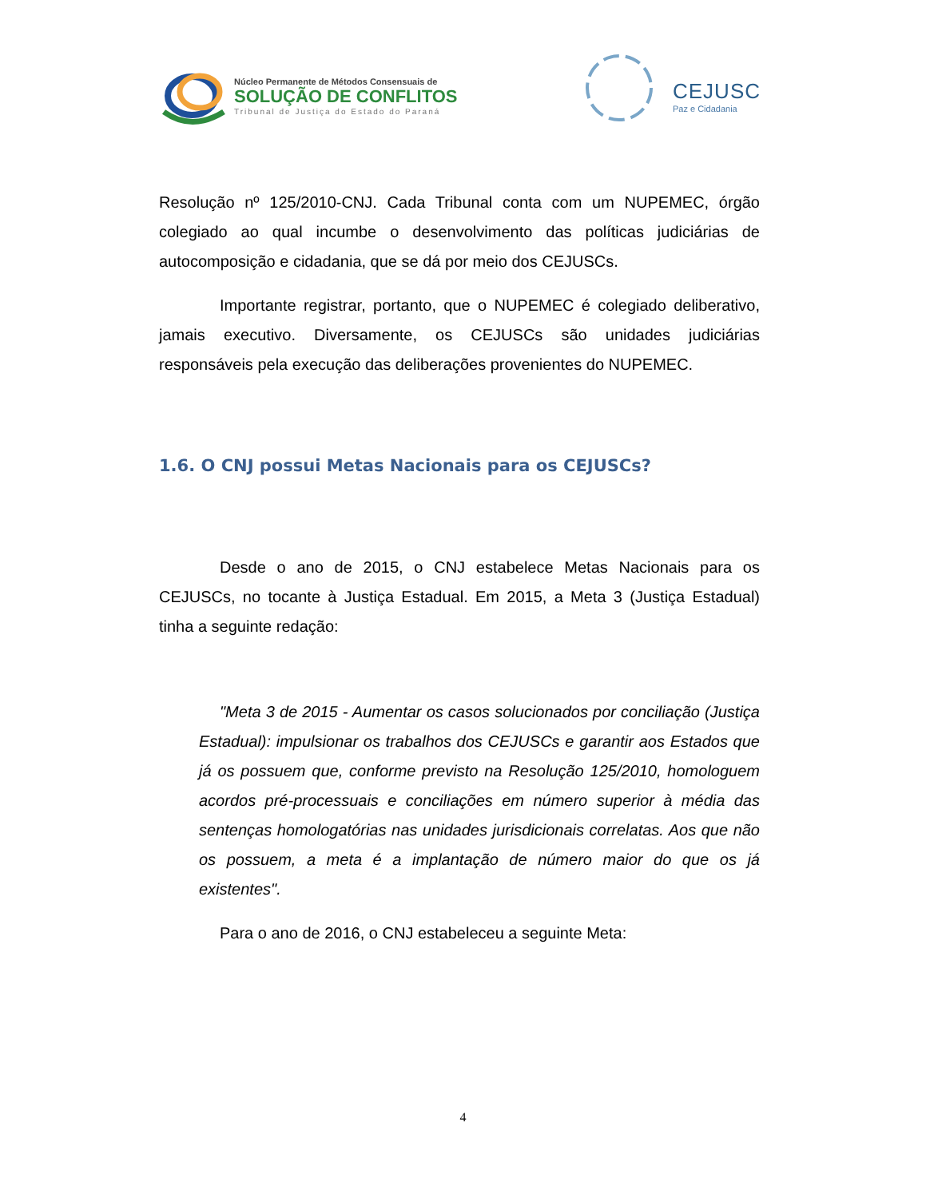Núcleo Permanente de Métodos Consensuais de
SOLUÇÃO DE CONFLITOS
Tribunal de Justiça do Estado do Paraná
CEJUSC
Paz e Cidadania
Resolução nº 125/2010-CNJ. Cada Tribunal conta com um NUPEMEC, órgão colegiado ao qual incumbe o desenvolvimento das políticas judiciárias de autocomposição e cidadania, que se dá por meio dos CEJUSCs.
Importante registrar, portanto, que o NUPEMEC é colegiado deliberativo, jamais executivo. Diversamente, os CEJUSCs são unidades judiciárias responsáveis pela execução das deliberações provenientes do NUPEMEC.
1.6. O CNJ possui Metas Nacionais para os CEJUSCs?
Desde o ano de 2015, o CNJ estabelece Metas Nacionais para os CEJUSCs, no tocante à Justiça Estadual. Em 2015, a Meta 3 (Justiça Estadual) tinha a seguinte redação:
"Meta 3 de 2015 - Aumentar os casos solucionados por conciliação (Justiça Estadual): impulsionar os trabalhos dos CEJUSCs e garantir aos Estados que já os possuem que, conforme previsto na Resolução 125/2010, homologuem acordos pré-processuais e conciliações em número superior à média das sentenças homologatórias nas unidades jurisdicionais correlatas. Aos que não os possuem, a meta é a implantação de número maior do que os já existentes".
Para o ano de 2016, o CNJ estabeleceu a seguinte Meta:
4